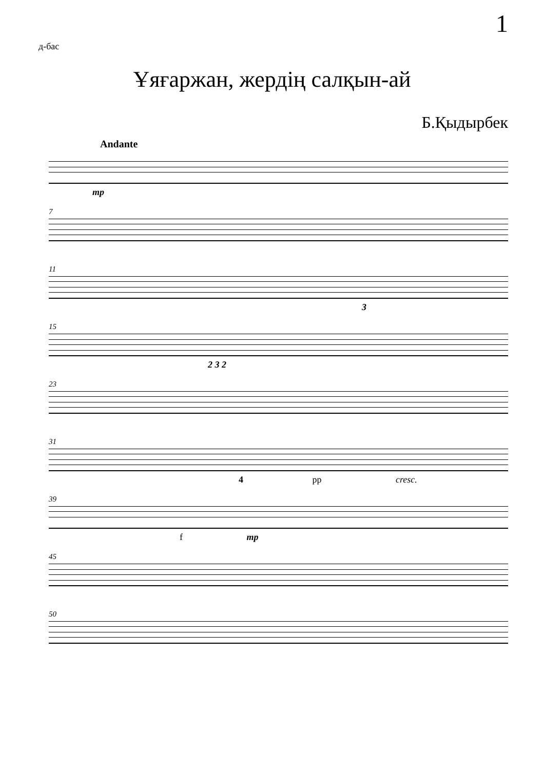1
д-бас
Ұяғаржан, жердің салқын-ай
Б.Қыдырбек
Andante
mp
7
11
3
15
2 3 2
23
31
4 pp cresc.
39
f mp
45
50